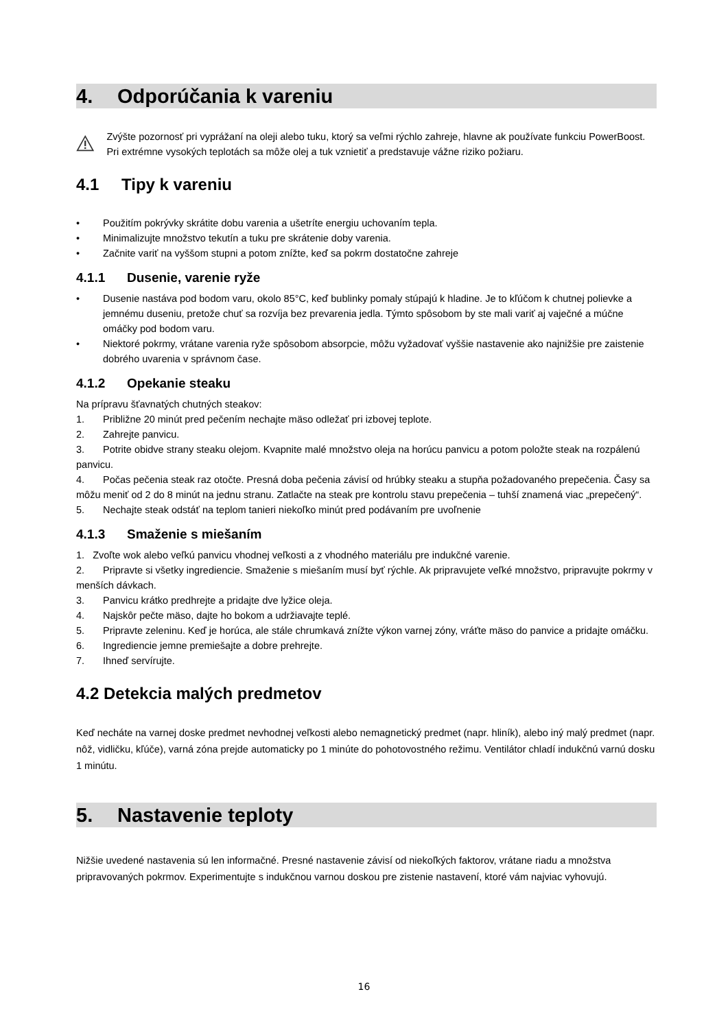4. Odporúčania k vareniu
Zvýšte pozornosť pri vyprážaní na oleji alebo tuku, ktorý sa veľmi rýchlo zahreje, hlavne ak používate funkciu PowerBoost. Pri extrémne vysokých teplotách sa môže olej a tuk vznietiť a predstavuje vážne riziko požiaru.
4.1 Tipy k vareniu
• Použitím pokrývky skrátite dobu varenia a ušetríte energiu uchovaním tepla.
• Minimalizujte množstvo tekutín a tuku pre skrátenie doby varenia.
• Začnite variť na vyššom stupni a potom znížte, keď sa pokrm dostatočne zahreje
4.1.1 Dusenie, varenie ryže
• Dusenie nastáva pod bodom varu, okolo 85°C, keď bublinky pomaly stúpajú k hladine. Je to kľúčom k chutnej polievke a jemnému duseniu, pretože chuť sa rozvíja bez prevarenia jedla. Týmto spôsobom by ste mali variť aj vaječné a múčne omáčky pod bodom varu.
• Niektoré pokrmy, vrátane varenia ryže spôsobom absorpcie, môžu vyžadovať vyššie nastavenie ako najnižšie pre zaistenie dobrého uvarenia v správnom čase.
4.1.2 Opekanie steaku
Na prípravu šťavnatých chutných steakov:
1. Približne 20 minút pred pečením nechajte mäso odležať pri izbovej teplote.
2. Zahrejte panvicu.
3. Potrite obidve strany steaku olejom. Kvapnite malé množstvo oleja na horúcu panvicu a potom položte steak na rozpálenú panvicu.
4. Počas pečenia steak raz otočte. Presná doba pečenia závisí od hrúbky steaku a stupňa požadovaného prepečenia. Časy sa môžu meniť od 2 do 8 minút na jednu stranu. Zatlačte na steak pre kontrolu stavu prepečenia – tuhší znamená viac „prepečený“.
5. Nechajte steak odstáť na teplom tanieri niekoľko minút pred podávaním pre uvoľnenie
4.1.3 Smaženie s miešaním
1. Zvoľte wok alebo veľkú panvicu vhodnej veľkosti a z vhodného materiálu pre indukčné varenie.
2. Pripravte si všetky ingrediencie. Smaženie s miešaním musí byť rýchle. Ak pripravujete veľké množstvo, pripravujte pokrmy v menších dávkach.
3. Panvicu krátko predhrejte a pridajte dve lyžice oleja.
4. Najskôr pečte mäso, dajte ho bokom a udržiavajte teplé.
5. Pripravte zeleninu. Keď je horúca, ale stále chrumkavá znížte výkon varnej zóny, vráťte mäso do panvice a pridajte omáčku.
6. Ingrediencie jemne premiešajte a dobre prehrejte.
7. Ihneď servírujte.
4.2 Detekcia malých predmetov
Keď necháte na varnej doske predmet nevhodnej veľkosti alebo nemagnetický predmet (napr. hliník), alebo iný malý predmet (napr. nôž, vidličku, kľúče), varná zóna prejde automaticky po 1 minúte do pohotovostného režimu. Ventilátor chladí indukčnú varnú dosku 1 minútu.
5. Nastavenie teploty
Nižšie uvedené nastavenia sú len informačné. Presné nastavenie závisí od niekoľkých faktorov, vrátane riadu a množstva pripravovaných pokrmov. Experimentujte s indukčnou varnou doskou pre zistenie nastavení, ktoré vám najviac vyhovujú.
16